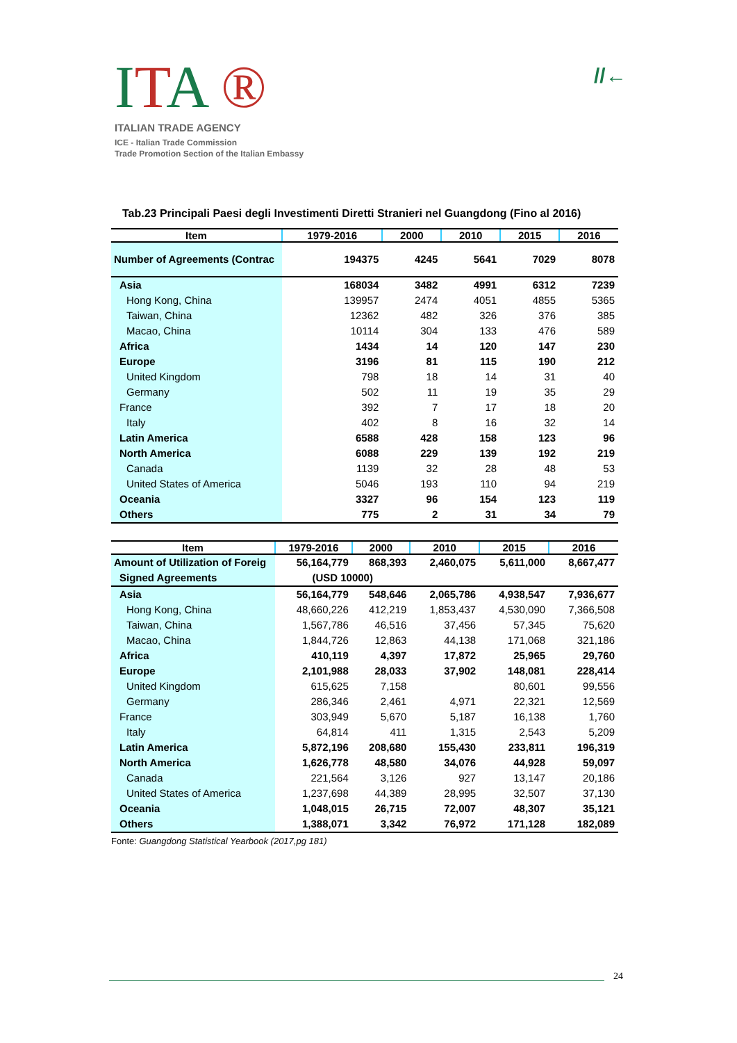ITA ®
ITALIAN TRADE AGENCY
ICE - Italian Trade Commission
Trade Promotion Section of the Italian Embassy
//←
Tab.23 Principali Paesi degli Investimenti Diretti Stranieri nel Guangdong (Fino al 2016)
| Item | 1979-2016 | 2000 | 2010 | 2015 | 2016 |
| --- | --- | --- | --- | --- | --- |
| Number of Agreements (Contrac | 194375 | 4245 | 5641 | 7029 | 8078 |
| Asia | 168034 | 3482 | 4991 | 6312 | 7239 |
| Hong Kong, China | 139957 | 2474 | 4051 | 4855 | 5365 |
| Taiwan, China | 12362 | 482 | 326 | 376 | 385 |
| Macao, China | 10114 | 304 | 133 | 476 | 589 |
| Africa | 1434 | 14 | 120 | 147 | 230 |
| Europe | 3196 | 81 | 115 | 190 | 212 |
| United Kingdom | 798 | 18 | 14 | 31 | 40 |
| Germany | 502 | 11 | 19 | 35 | 29 |
| France | 392 | 7 | 17 | 18 | 20 |
| Italy | 402 | 8 | 16 | 32 | 14 |
| Latin America | 6588 | 428 | 158 | 123 | 96 |
| North America | 6088 | 229 | 139 | 192 | 219 |
| Canada | 1139 | 32 | 28 | 48 | 53 |
| United States of America | 5046 | 193 | 110 | 94 | 219 |
| Oceania | 3327 | 96 | 154 | 123 | 119 |
| Others | 775 | 2 | 31 | 34 | 79 |
| Item | 1979-2016 | 2000 | 2010 | 2015 | 2016 |
| --- | --- | --- | --- | --- | --- |
| Amount of Utilization of Foreig | 56,164,779 | 868,393 | 2,460,075 | 5,611,000 | 8,667,477 |
| Signed Agreements | (USD 10000) | | | | |
| Asia | 56,164,779 | 548,646 | 2,065,786 | 4,938,547 | 7,936,677 |
| Hong Kong, China | 48,660,226 | 412,219 | 1,853,437 | 4,530,090 | 7,366,508 |
| Taiwan, China | 1,567,786 | 46,516 | 37,456 | 57,345 | 75,620 |
| Macao, China | 1,844,726 | 12,863 | 44,138 | 171,068 | 321,186 |
| Africa | 410,119 | 4,397 | 17,872 | 25,965 | 29,760 |
| Europe | 2,101,988 | 28,033 | 37,902 | 148,081 | 228,414 |
| United Kingdom | 615,625 | 7,158 | | 80,601 | 99,556 |
| Germany | 286,346 | 2,461 | 4,971 | 22,321 | 12,569 |
| France | 303,949 | 5,670 | 5,187 | 16,138 | 1,760 |
| Italy | 64,814 | 411 | 1,315 | 2,543 | 5,209 |
| Latin America | 5,872,196 | 208,680 | 155,430 | 233,811 | 196,319 |
| North America | 1,626,778 | 48,580 | 34,076 | 44,928 | 59,097 |
| Canada | 221,564 | 3,126 | 927 | 13,147 | 20,186 |
| United States of America | 1,237,698 | 44,389 | 28,995 | 32,507 | 37,130 |
| Oceania | 1,048,015 | 26,715 | 72,007 | 48,307 | 35,121 |
| Others | 1,388,071 | 3,342 | 76,972 | 171,128 | 182,089 |
Fonte: Guangdong Statistical Yearbook (2017,pg 181)
24